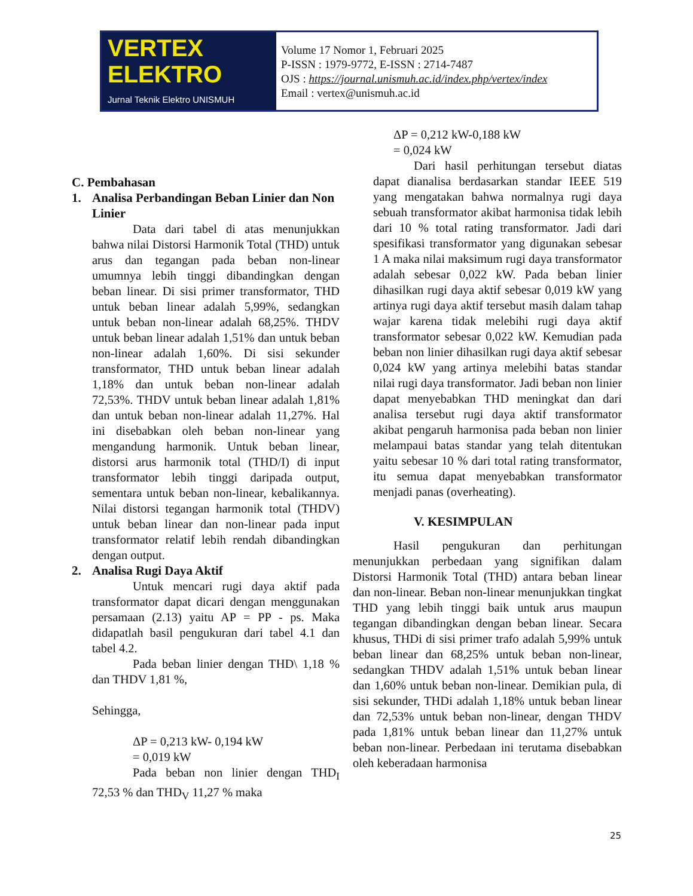VERTEX ELEKTRO
Jurnal Teknik Elektro UNISMUH
Volume 17 Nomor 1, Februari 2025
P-ISSN : 1979-9772, E-ISSN : 2714-7487
OJS : https://journal.unismuh.ac.id/index.php/vertex/index
Email : vertex@unismuh.ac.id
C. Pembahasan
1. Analisa Perbandingan Beban Linier dan Non Linier
Data dari tabel di atas menunjukkan bahwa nilai Distorsi Harmonik Total (THD) untuk arus dan tegangan pada beban non-linear umumnya lebih tinggi dibandingkan dengan beban linear. Di sisi primer transformator, THD untuk beban linear adalah 5,99%, sedangkan untuk beban non-linear adalah 68,25%. THDV untuk beban linear adalah 1,51% dan untuk beban non-linear adalah 1,60%. Di sisi sekunder transformator, THD untuk beban linear adalah 1,18% dan untuk beban non-linear adalah 72,53%. THDV untuk beban linear adalah 1,81% dan untuk beban non-linear adalah 11,27%. Hal ini disebabkan oleh beban non-linear yang mengandung harmonik. Untuk beban linear, distorsi arus harmonik total (THD/I) di input transformator lebih tinggi daripada output, sementara untuk beban non-linear, kebalikannya. Nilai distorsi tegangan harmonik total (THDV) untuk beban linear dan non-linear pada input transformator relatif lebih rendah dibandingkan dengan output.
2. Analisa Rugi Daya Aktif
Untuk mencari rugi daya aktif pada transformator dapat dicari dengan menggunakan persamaan (2.13) yaitu AP = PP - ps. Maka didapatlah basil pengukuran dari tabel 4.1 dan tabel 4.2.
Pada beban linier dengan THD\ 1,18 % dan THDV 1,81 %,
Sehingga,
ΔP = 0,213 kW- 0,194 kW
= 0,019 kW
Pada beban non linier dengan THD<sub>I</sub> 72,53 % dan THD<sub>V</sub> 11,27 % maka
ΔP = 0,212 kW-0,188 kW
= 0,024 kW
Dari hasil perhitungan tersebut diatas dapat dianalisa berdasarkan standar IEEE 519 yang mengatakan bahwa normalnya rugi daya sebuah transformator akibat harmonisa tidak lebih dari 10 % total rating transformator. Jadi dari spesifikasi transformator yang digunakan sebesar 1 A maka nilai maksimum rugi daya transformator adalah sebesar 0,022 kW. Pada beban linier dihasilkan rugi daya aktif sebesar 0,019 kW yang artinya rugi daya aktif tersebut masih dalam tahap wajar karena tidak melebihi rugi daya aktif transformator sebesar 0,022 kW. Kemudian pada beban non linier dihasilkan rugi daya aktif sebesar 0,024 kW yang artinya melebihi batas standar nilai rugi daya transformator. Jadi beban non linier dapat menyebabkan THD meningkat dan dari analisa tersebut rugi daya aktif transformator akibat pengaruh harmonisa pada beban non linier melampaui batas standar yang telah ditentukan yaitu sebesar 10 % dari total rating transformator, itu semua dapat menyebabkan transformator menjadi panas (overheating).
V. KESIMPULAN
Hasil pengukuran dan perhitungan menunjukkan perbedaan yang signifikan dalam Distorsi Harmonik Total (THD) antara beban linear dan non-linear. Beban non-linear menunjukkan tingkat THD yang lebih tinggi baik untuk arus maupun tegangan dibandingkan dengan beban linear. Secara khusus, THDi di sisi primer trafo adalah 5,99% untuk beban linear dan 68,25% untuk beban non-linear, sedangkan THDV adalah 1,51% untuk beban linear dan 1,60% untuk beban non-linear. Demikian pula, di sisi sekunder, THDi adalah 1,18% untuk beban linear dan 72,53% untuk beban non-linear, dengan THDV pada 1,81% untuk beban linear dan 11,27% untuk beban non-linear. Perbedaan ini terutama disebabkan oleh keberadaan harmonisa
25